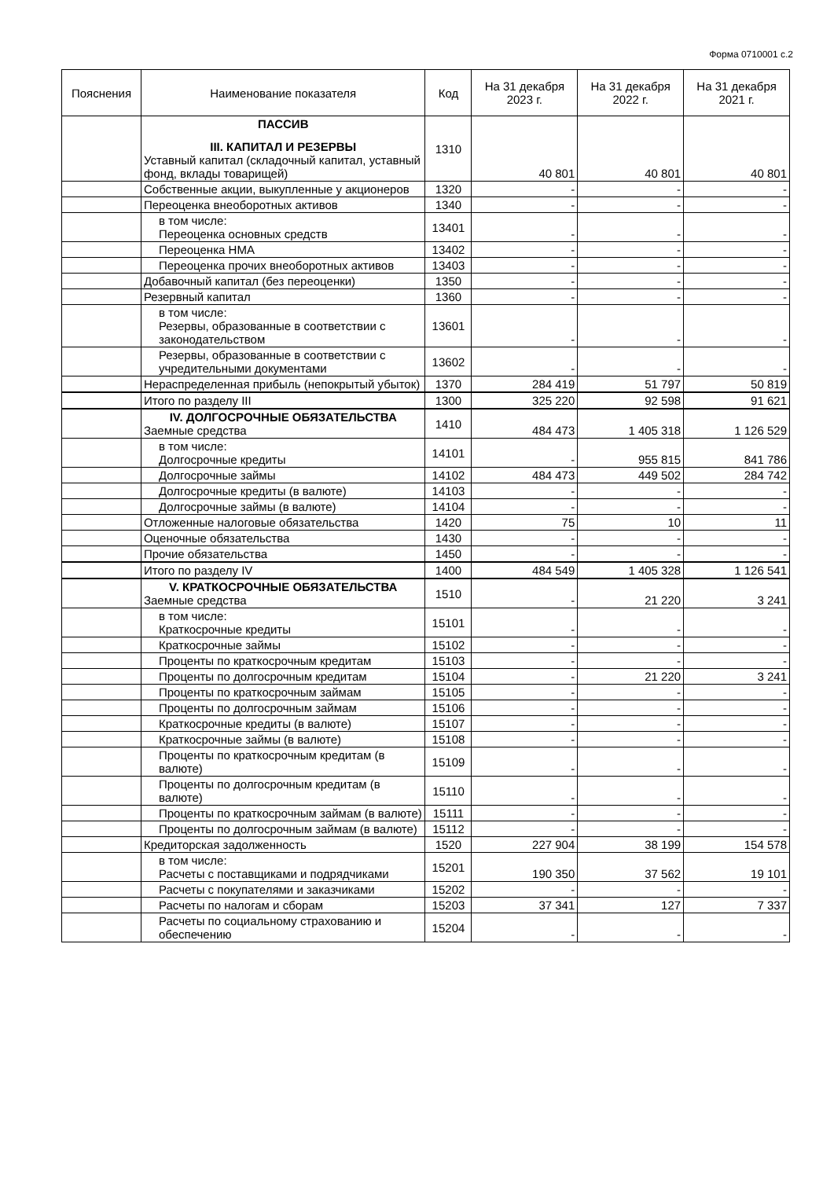Форма 0710001 с.2
| Пояснения | Наименование показателя | Код | На 31 декабря 2023 г. | На 31 декабря 2022 г. | На 31 декабря 2021 г. |
| --- | --- | --- | --- | --- | --- |
| | ПАССИВ III. КАПИТАЛ И РЕЗЕРВЫ Уставный капитал (складочный капитал, уставный фонд, вклады товарищей) | 1310 | 40 801 | 40 801 | 40 801 |
| | Собственные акции, выкупленные у акционеров | 1320 | - | - | - |
| | Переоценка внеоборотных активов | 1340 | - | - | - |
| | в том числе: Переоценка основных средств | 13401 | - | - | - |
| | Переоценка НМА | 13402 | - | - | - |
| | Переоценка прочих внеоборотных активов | 13403 | - | - | - |
| | Добавочный капитал (без переоценки) | 1350 | - | - | - |
| | Резервный капитал | 1360 | - | - | - |
| | в том числе: Резервы, образованные в соответствии с законодательством | 13601 | - | - | - |
| | Резервы, образованные в соответствии с учредительными документами | 13602 | - | - | - |
| | Нераспределенная прибыль (непокрытый убыток) | 1370 | 284 419 | 51 797 | 50 819 |
| | Итого по разделу III | 1300 | 325 220 | 92 598 | 91 621 |
| | IV. ДОЛГОСРОЧНЫЕ ОБЯЗАТЕЛЬСТВА Заемные средства | 1410 | 484 473 | 1 405 318 | 1 126 529 |
| | в том числе: Долгосрочные кредиты | 14101 | - | 955 815 | 841 786 |
| | Долгосрочные займы | 14102 | 484 473 | 449 502 | 284 742 |
| | Долгосрочные кредиты (в валюте) | 14103 | - | - | - |
| | Долгосрочные займы (в валюте) | 14104 | - | - | - |
| | Отложенные налоговые обязательства | 1420 | 75 | 10 | 11 |
| | Оценочные обязательства | 1430 | - | - | - |
| | Прочие обязательства | 1450 | - | - | - |
| | Итого по разделу IV | 1400 | 484 549 | 1 405 328 | 1 126 541 |
| | V. КРАТКОСРОЧНЫЕ ОБЯЗАТЕЛЬСТВА Заемные средства | 1510 | - | 21 220 | 3 241 |
| | в том числе: Краткосрочные кредиты | 15101 | - | - | - |
| | Краткосрочные займы | 15102 | - | - | - |
| | Проценты по краткосрочным кредитам | 15103 | - | - | - |
| | Проценты по долгосрочным кредитам | 15104 | - | 21 220 | 3 241 |
| | Проценты по краткосрочным займам | 15105 | - | - | - |
| | Проценты по долгосрочным займам | 15106 | - | - | - |
| | Краткосрочные кредиты (в валюте) | 15107 | - | - | - |
| | Краткосрочные займы (в валюте) | 15108 | - | - | - |
| | Проценты по краткосрочным кредитам (в валюте) | 15109 | - | - | - |
| | Проценты по долгосрочным кредитам (в валюте) | 15110 | - | - | - |
| | Проценты по краткосрочным займам (в валюте) | 15111 | - | - | - |
| | Проценты по долгосрочным займам (в валюте) | 15112 | - | - | - |
| | Кредиторская задолженность | 1520 | 227 904 | 38 199 | 154 578 |
| | в том числе: Расчеты с поставщиками и подрядчиками | 15201 | 190 350 | 37 562 | 19 101 |
| | Расчеты с покупателями и заказчиками | 15202 | - | - | - |
| | Расчеты по налогам и сборам | 15203 | 37 341 | 127 | 7 337 |
| | Расчеты по социальному страхованию и обеспечению | 15204 | - | - | - |